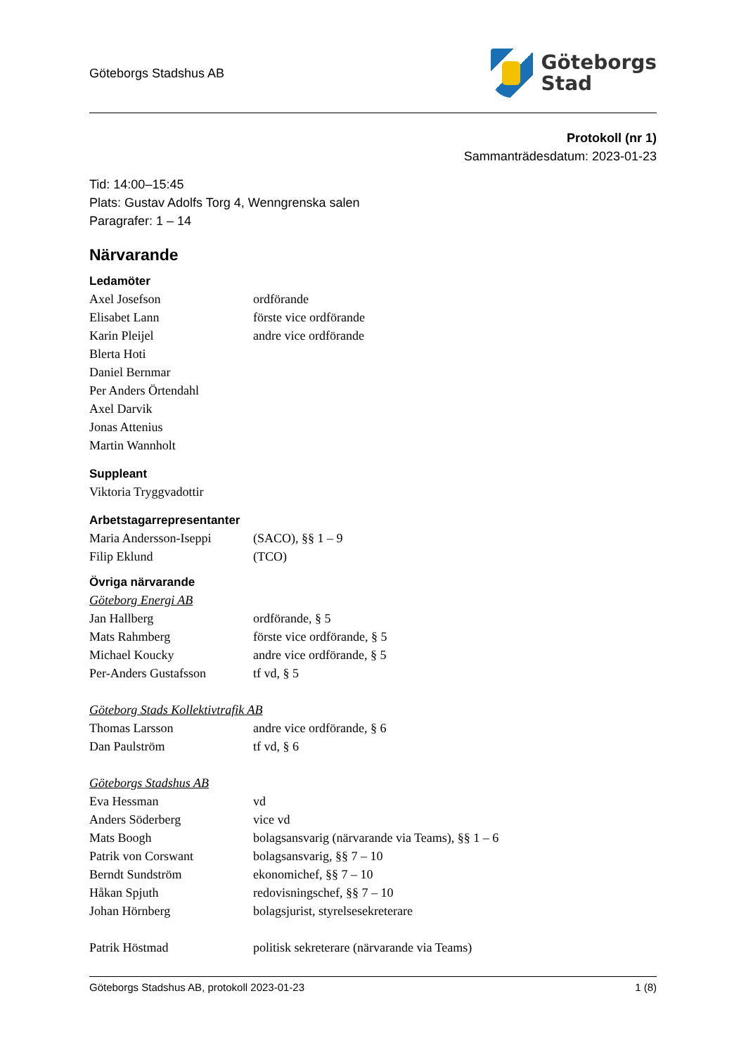Göteborgs Stadshus AB
Göteborgs
Stad
Protokoll (nr 1)
Sammanträdesdatum: 2023-01-23
Tid: 14:00–15:45
Plats: Gustav Adolfs Torg 4, Wenngrenska salen
Paragrafer: 1 – 14
Närvarande
Ledamöter
Axel Josefson ordförande
Elisabet Lann förste vice ordförande
Karin Pleijel andre vice ordförande
Blerta Hoti
Daniel Bernmar
Per Anders Örtendahl
Axel Darvik
Jonas Attenius
Martin Wannholt
Suppleant
Viktoria Tryggvadottir
Arbetstagarrepresentanter
Maria Andersson-Iseppi (SACO), §§ 1 – 9
Filip Eklund (TCO)
Övriga närvarande
Göteborg Energi AB
Jan Hallberg ordförande, § 5
Mats Rahmberg förste vice ordförande, § 5
Michael Koucky andre vice ordförande, § 5
Per-Anders Gustafsson tf vd, § 5
Göteborg Stads Kollektivtrafik AB
Thomas Larsson andre vice ordförande, § 6
Dan Paulström tf vd, § 6
Göteborgs Stadshus AB
Eva Hessman vd
Anders Söderberg vice vd
Mats Boogh bolagsansvarig (närvarande via Teams), §§ 1 – 6
Patrik von Corswant bolagsansvarig, §§ 7 – 10
Berndt Sundström ekonomichef, §§ 7 – 10
Håkan Spjuth redovisningschef, §§ 7 – 10
Johan Hörnberg bolagsjurist, styrelsesekreterare
Patrik Höstmad politisk sekreterare (närvarande via Teams)
Göteborgs Stadshus AB, protokoll 2023-01-23 1 (8)